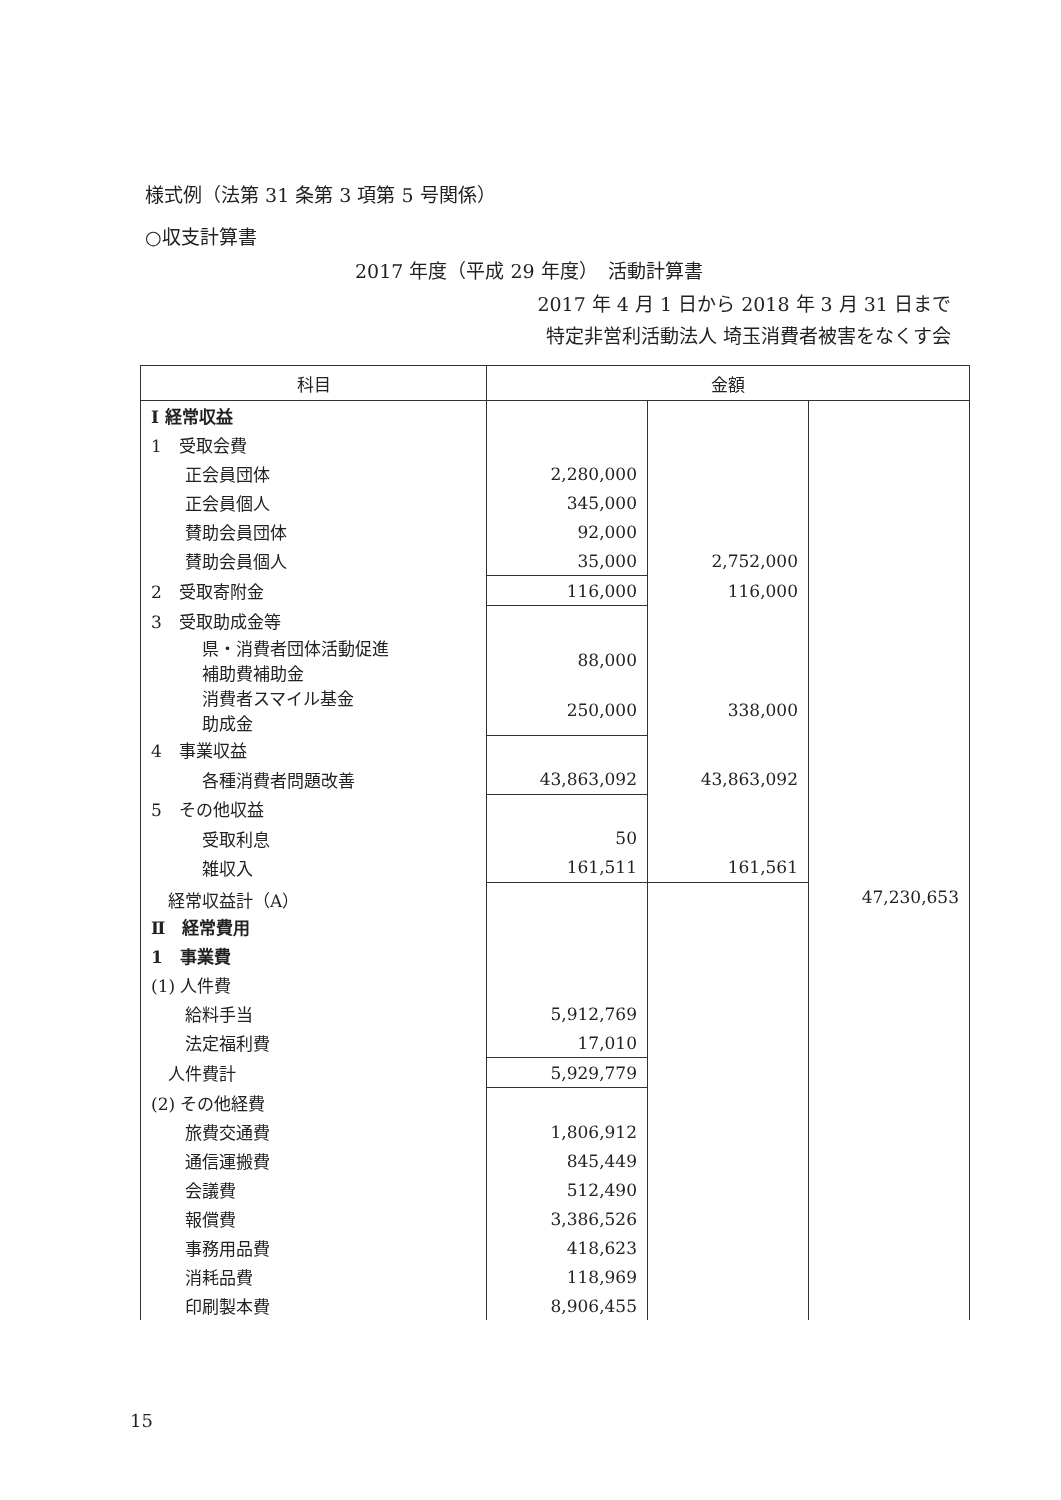様式例（法第 31 条第 3 項第 5 号関係）
○収支計算書
2017 年度（平成 29 年度）　活動計算書
2017 年 4 月 1 日から 2018 年 3 月 31 日まで
特定非営利活動法人 埼玉消費者被害をなくす会
| 科目 | 金額 | | |
| --- | --- | --- | --- |
| Ⅰ 経常収益 | | | |
| 1 受取会費 | | | |
| 正会員団体 | 2,280,000 | | |
| 正会員個人 | 345,000 | | |
| 賛助会員団体 | 92,000 | | |
| 賛助会員個人 | 35,000 | 2,752,000 | |
| 2 受取寄附金 | 116,000 | 116,000 | |
| 3 受取助成金等 | | | |
| 県・消費者団体活動促進 補助費補助金 | 88,000 | | |
| 消費者スマイル基金 助成金 | 250,000 | 338,000 | |
| 4 事業収益 | | | |
| 各種消費者問題改善 | 43,863,092 | 43,863,092 | |
| 5 その他収益 | | | |
| 受取利息 | 50 | | |
| 雑収入 | 161,511 | 161,561 | |
| 経常収益計（A） | | | 47,230,653 |
| Ⅱ 経常費用 | | | |
| 1 事業費 | | | |
| (1) 人件費 | | | |
| 給料手当 | 5,912,769 | | |
| 法定福利費 | 17,010 | | |
| 人件費計 | 5,929,779 | | |
| (2) その他経費 | | | |
| 旅費交通費 | 1,806,912 | | |
| 通信運搬費 | 845,449 | | |
| 会議費 | 512,490 | | |
| 報償費 | 3,386,526 | | |
| 事務用品費 | 418,623 | | |
| 消耗品費 | 118,969 | | |
| 印刷製本費 | 8,906,455 | | |
15